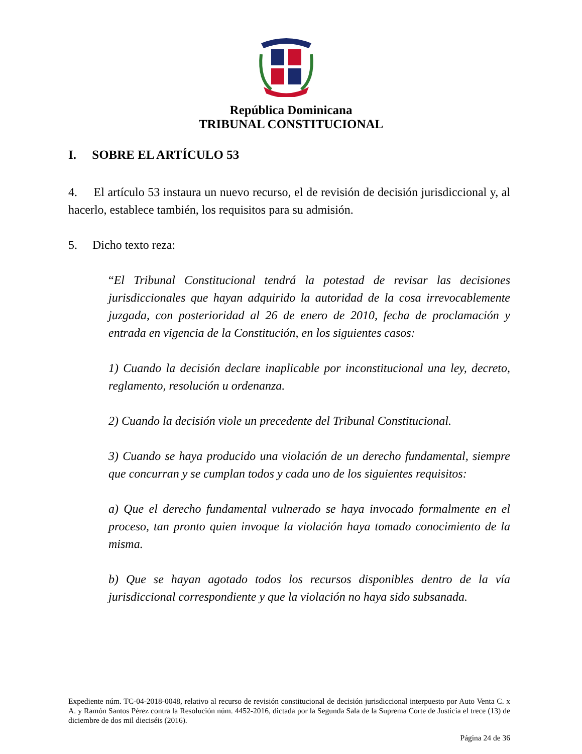República Dominicana
TRIBUNAL CONSTITUCIONAL
I. SOBRE EL ARTÍCULO 53
4. El artículo 53 instaura un nuevo recurso, el de revisión de decisión jurisdiccional y, al hacerlo, establece también, los requisitos para su admisión.
5. Dicho texto reza:
“El Tribunal Constitucional tendrá la potestad de revisar las decisiones jurisdiccionales que hayan adquirido la autoridad de la cosa irrevocablemente juzgada, con posterioridad al 26 de enero de 2010, fecha de proclamación y entrada en vigencia de la Constitución, en los siguientes casos:
1) Cuando la decisión declare inaplicable por inconstitucional una ley, decreto, reglamento, resolución u ordenanza.
2) Cuando la decisión viole un precedente del Tribunal Constitucional.
3) Cuando se haya producido una violación de un derecho fundamental, siempre que concurran y se cumplan todos y cada uno de los siguientes requisitos:
a) Que el derecho fundamental vulnerado se haya invocado formalmente en el proceso, tan pronto quien invoque la violación haya tomado conocimiento de la misma.
b) Que se hayan agotado todos los recursos disponibles dentro de la vía jurisdiccional correspondiente y que la violación no haya sido subsanada.
Expediente núm. TC-04-2018-0048, relativo al recurso de revisión constitucional de decisión jurisdiccional interpuesto por Auto Venta C. x A. y Ramón Santos Pérez contra la Resolución núm. 4452-2016, dictada por la Segunda Sala de la Suprema Corte de Justicia el trece (13) de diciembre de dos mil dieciséis (2016).
Página 24 de 36